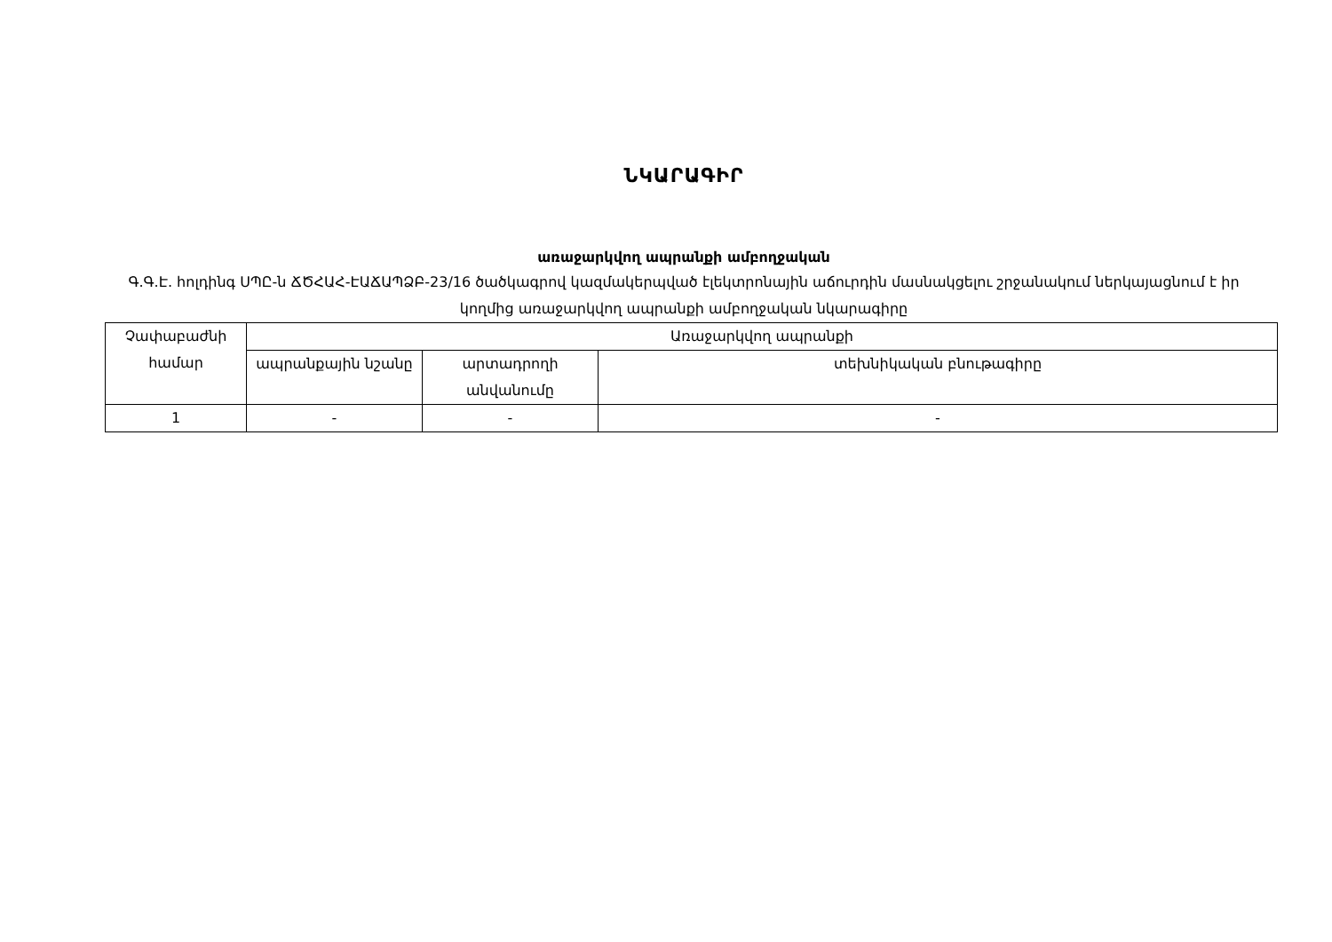ՆԿԱՐԱԳԻՐ
առաջարկվող ապրանքի ամբողջական
Գ.Գ.Է. հոլդինգ ՍՊԸ-ն ՃԾՀԱՀ-ԷԱՃԱՊՁԲ-23/16 ծածկագրով կազմակերպված էլեկտրոնային աճուրդին մասնակցելու շրջանակում ներկայացնում է իր կողմից առաջարկվող ապրանքի ամբողջական նկարագիրը
| Չափաբաժնի համար | Առաջարկվող ապրանքի | | |
| --- | --- | --- | --- |
| | ապրանքային նշանը | արտադրողի անվանումը | տեխնիկական բնութագիրը |
| 1 | - | - | - |